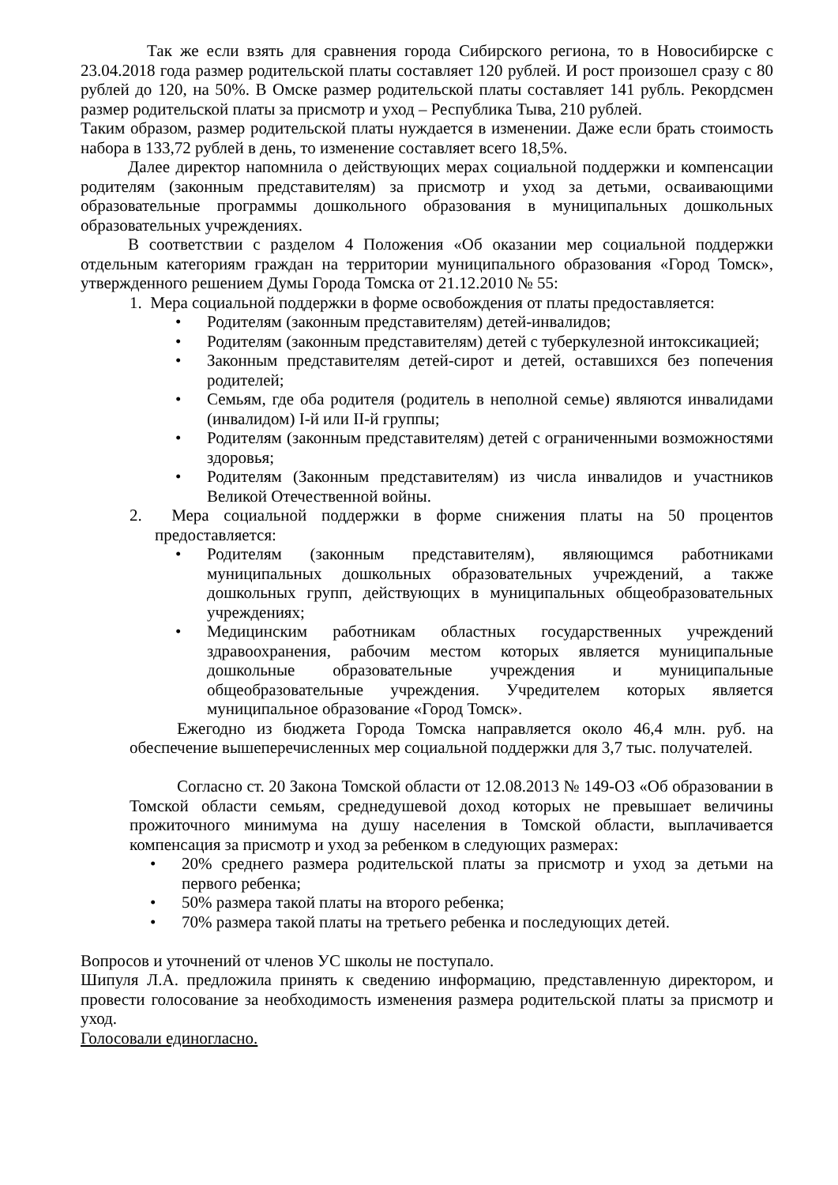Так же если взять для сравнения города Сибирского региона, то в Новосибирске с 23.04.2018 года размер родительской платы составляет 120 рублей. И рост произошел сразу с 80 рублей до 120, на 50%. В Омске размер родительской платы составляет 141 рубль. Рекордсмен размер родительской платы за присмотр и уход – Республика Тыва, 210 рублей.
Таким образом, размер родительской платы нуждается в изменении. Даже если брать стоимость набора в 133,72 рублей в день, то изменение составляет всего 18,5%.
Далее директор напомнила о действующих мерах социальной поддержки и компенсации родителям (законным представителям) за присмотр и уход за детьми, осваивающими образовательные программы дошкольного образования в муниципальных дошкольных образовательных учреждениях.
В соответствии с разделом 4 Положения «Об оказании мер социальной поддержки отдельным категориям граждан на территории муниципального образования «Город Томск», утвержденного решением Думы Города Томска от 21.12.2010 № 55:
1. Мера социальной поддержки в форме освобождения от платы предоставляется:
• Родителям (законным представителям) детей-инвалидов;
• Родителям (законным представителям) детей с туберкулезной интоксикацией;
• Законным представителям детей-сирот и детей, оставшихся без попечения родителей;
• Семьям, где оба родителя (родитель в неполной семье) являются инвалидами (инвалидом) I-й или II-й группы;
• Родителям (законным представителям) детей с ограниченными возможностями здоровья;
• Родителям (Законным представителям) из числа инвалидов и участников Великой Отечественной войны.
2. Мера социальной поддержки в форме снижения платы на 50 процентов предоставляется:
• Родителям (законным представителям), являющимся работниками муниципальных дошкольных образовательных учреждений, а также дошкольных групп, действующих в муниципальных общеобразовательных учреждениях;
• Медицинским работникам областных государственных учреждений здравоохранения, рабочим местом которых является муниципальные дошкольные образовательные учреждения и муниципальные общеобразовательные учреждения. Учредителем которых является муниципальное образование «Город Томск».
Ежегодно из бюджета Города Томска направляется около 46,4 млн. руб. на обеспечение вышеперечисленных мер социальной поддержки для 3,7 тыс. получателей.
Согласно ст. 20 Закона Томской области от 12.08.2013 № 149-ОЗ «Об образовании в Томской области семьям, среднедушевой доход которых не превышает величины прожиточного минимума на душу населения в Томской области, выплачивается компенсация за присмотр и уход за ребенком в следующих размерах:
• 20% среднего размера родительской платы за присмотр и уход за детьми на первого ребенка;
• 50% размера такой платы на второго ребенка;
• 70% размера такой платы на третьего ребенка и последующих детей.
Вопросов и уточнений от членов УС школы не поступало.
Шипуля Л.А. предложила принять к сведению информацию, представленную директором, и провести голосование за необходимость изменения размера родительской платы за присмотр и уход.
Голосовали единогласно.